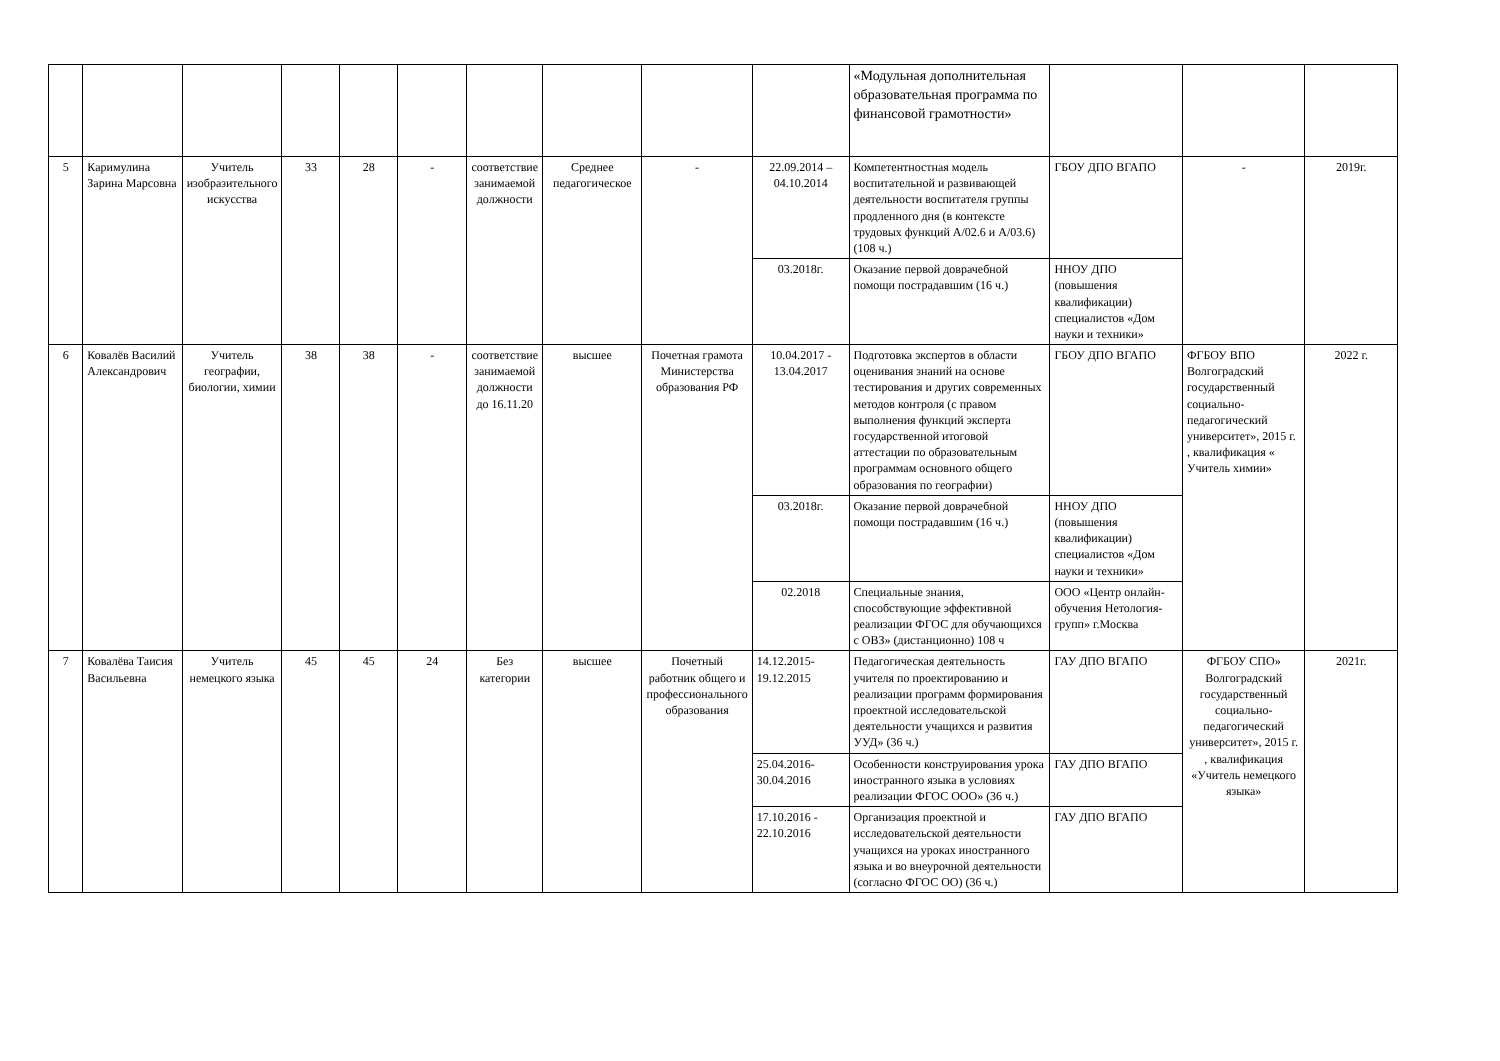| | | | | | | | | | | «Модульная дополнительная образовательная программа по финансовой грамотности» | | | |
| 5 | Каримулина Зарина Марсовна | Учитель изобразительного искусства | 33 | 28 | - | соответствие занимаемой должности | Среднее педагогическое | - | 22.09.2014 – 04.10.2014 | Компетентностная модель воспитательной и развивающей деятельности воспитателя группы продленного дня (в контексте трудовых функций А/02.6 и А/03.6) (108 ч.) | ГБОУ ДПО ВГАПО | - | 2019г. |
| | | | | | | | | | 03.2018г. | Оказание первой доврачебной помощи пострадавшим (16 ч.) | ННОУ ДПО (повышения квалификации) специалистов «Дом науки и техники» | | |
| 6 | Ковалёв Василий Александрович | Учитель географии, биологии, химии | 38 | 38 | - | соответствие занимаемой должности до 16.11.20 | высшее | Почетная грамота Министерства образования РФ | 10.04.2017 - 13.04.2017 | Подготовка экспертов в области оценивания знаний на основе тестирования и других современных методов контроля (с правом выполнения функций эксперта государственной итоговой аттестации по образовательным программам основного общего образования по географии) | ГБОУ ДПО ВГАПО | ФГБОУ ВПО Волгоградский государственный социально-педагогический университет», 2015 г. , квалификация « Учитель химии» | 2022 г. |
| | | | | | | | | | 03.2018г. | Оказание первой доврачебной помощи пострадавшим (16 ч.) | ННОУ ДПО (повышения квалификации) специалистов «Дом науки и техники» | | |
| | | | | | | | | | 02.2018 | Специальные знания, способствующие эффективной реализации ФГОС для обучающихся с ОВЗ» (дистанционно) 108 ч | ООО «Центр онлайн-обучения Нетология-групп» г.Москва | | |
| 7 | Ковалёва Таисия Васильевна | Учитель немецкого языка | 45 | 45 | 24 | Без категории | высшее | Почетный работник общего и профессионального образования | 14.12.2015- 19.12.2015 | Педагогическая деятельность учителя по проектированию и реализации программ формирования проектной исследовательской деятельности учащихся и развития УУД» (36 ч.) | ГАУ ДПО ВГАПО | ФГБОУ СПО» Волгоградский государственный социально-педагогический университет», 2015 г. , квалификация «Учитель немецкого языка» | 2021г. |
| | | | | | | | | | 25.04.2016- 30.04.2016 | Особенности конструирования урока иностранного языка в условиях реализации ФГОС ООО» (36 ч.) | ГАУ ДПО ВГАПО | | |
| | | | | | | | | | 17.10.2016 - 22.10.2016 | Организация проектной и исследовательской деятельности учащихся на уроках иностранного языка и во внеурочной деятельности (согласно ФГОС ОО) (36 ч.) | ГАУ ДПО ВГАПО | | |